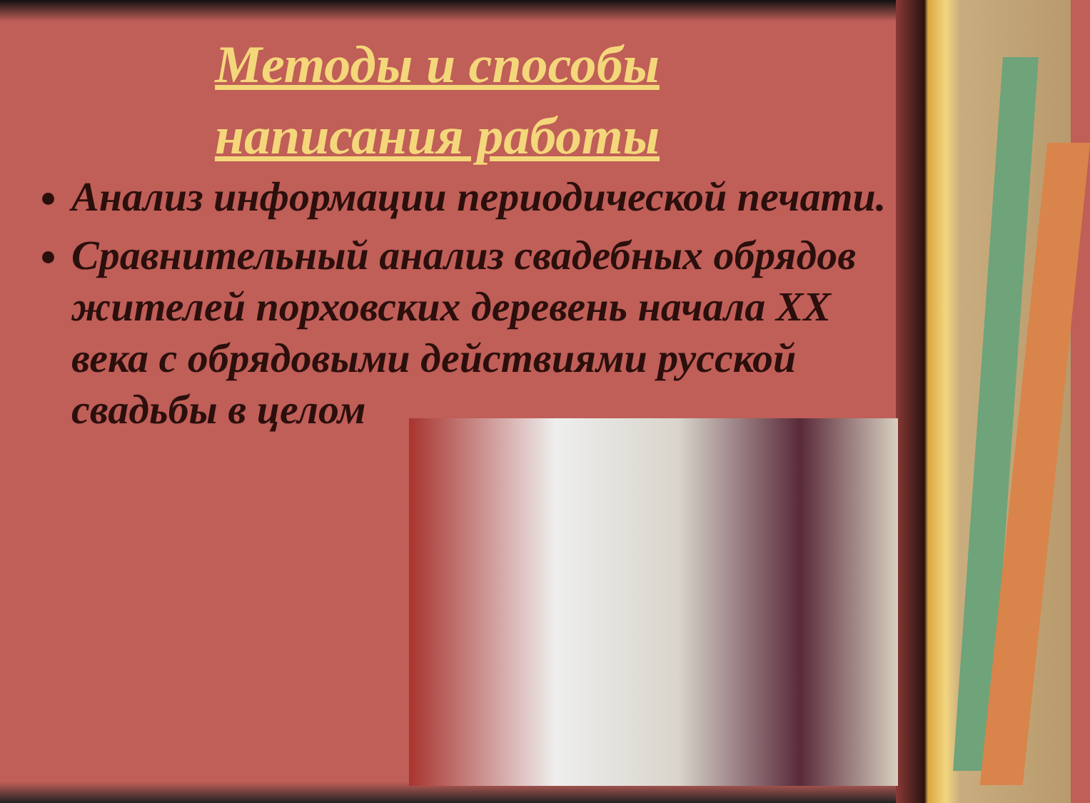Методы и способы
написания работы
Анализ информации периодической печати.
Сравнительный анализ свадебных обрядов жителей порховских деревень начала XX века с обрядовыми действиями русской свадьбы в целом